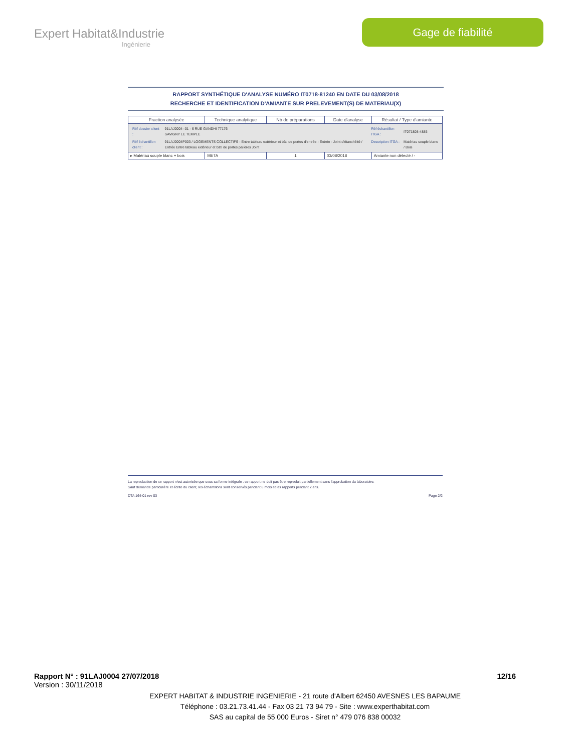Expert Habitat&Industrie
Ingénierie
Gage de fiabilité
RAPPORT SYNTHÉTIQUE D'ANALYSE NUMÉRO IT0718-81240 EN DATE DU 03/08/2018
RECHERCHE ET IDENTIFICATION D'AMIANTE SUR PRELEVEMENT(S) DE MATERIAU(X)
| Fraction analysée | Technique analytique | Nb de préparations | Date d'analyse | Résultat / Type d'amiante |
| --- | --- | --- | --- | --- |
| / Réf dossier client : / 91LAJ0004--01 - 6 RUE GANDHI 77176 SAVIGNY LE TEMPLE / Réf échantillon ITGA : / IT071808-4885 / / Réf échantillon client : / 91LAJ0004P003 / LOGEMENTS COLLECTIFS - Entre tableau extérieur et bâti de portes d'entrée - Entrée - Joint d'étanchéité / Entrée Entre tableau extérieur et bâti de portes palières Joint / Description ITGA : / Matériau souple blanc / Bois / | | | | |
| ▸ Matériau souple blanc + bois | META | 1 | 03/08/2018 | Amiante non détecté / - |
La reproduction de ce rapport n'est autorisée que sous sa forme intégrale : ce rapport ne doit pas être reproduit partiellement sans l'approbation du laboratoire.
Sauf demande particulière et écrite du client, les échantillons sont conservés pendant 6 mois et les rapports pendant 2 ans.
DTA 164-01 rev 03 Page 2/2
Rapport N° : 91LAJ0004 27/07/2018 12/16
Version : 30/11/2018
EXPERT HABITAT & INDUSTRIE INGENIERIE - 21 route d'Albert 62450 AVESNES LES BAPAUME
Téléphone : 03.21.73.41.44 - Fax 03 21 73 94 79 - Site : www.experthabitat.com
SAS au capital de 55 000 Euros - Siret n° 479 076 838 00032